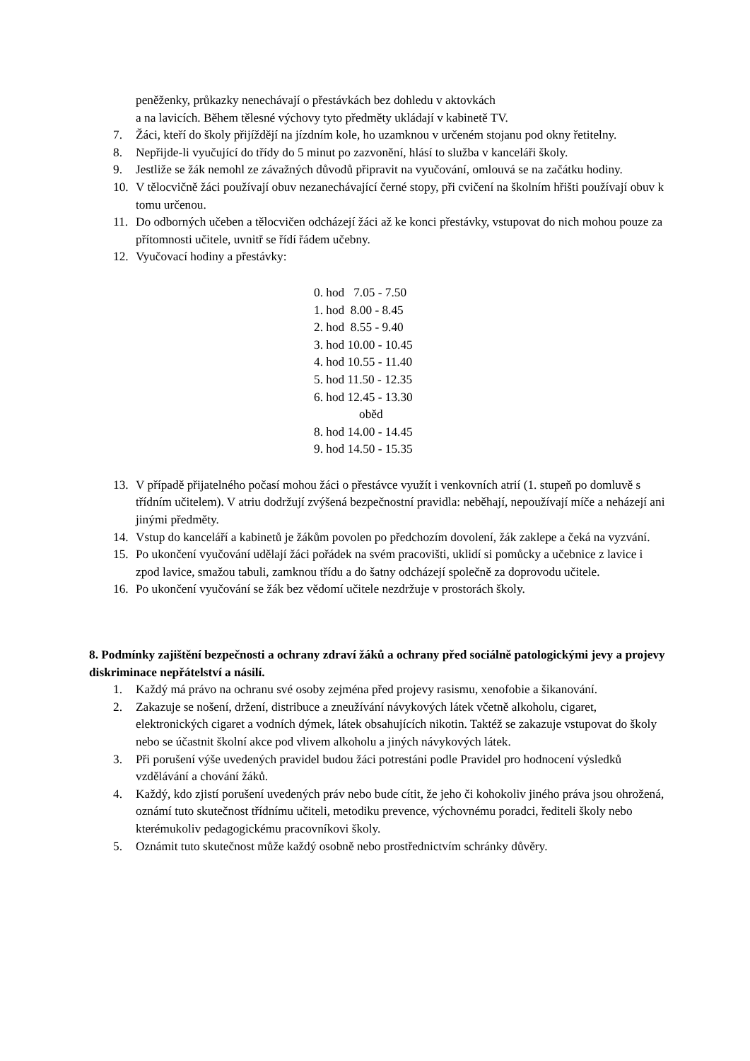peněženky, průkazky nenechávají o přestávkách bez dohledu v aktovkách
a na lavicích. Během tělesné výchovy tyto předměty ukládají v kabinetě TV.
7. Žáci, kteří do školy přijíždějí na jízdním kole, ho uzamknou v určeném stojanu pod okny řetitelny.
8. Nepřijde-li vyučující do třídy do 5 minut po zazvonění, hlásí to služba v kanceláři školy.
9. Jestliže se žák nemohl ze závažných důvodů připravit na vyučování, omlouvá se na začátku hodiny.
10. V tělocvičně žáci používají obuv nezanechávající černé stopy, při cvičení na školním hřišti používají obuv k tomu určenou.
11. Do odborných učeben a tělocvičen odcházejí žáci až ke konci přestávky, vstupovat do nich mohou pouze za přítomnosti učitele, uvnitř se řídí řádem učebny.
12. Vyučovací hodiny a přestávky:
0. hod 7.05 - 7.50
1. hod 8.00 - 8.45
2. hod 8.55 - 9.40
3. hod 10.00 - 10.45
4. hod 10.55 - 11.40
5. hod 11.50 - 12.35
6. hod 12.45 - 13.30
oběd
8. hod 14.00 - 14.45
9. hod 14.50 - 15.35
13. V případě přijatelného počasí mohou žáci o přestávce využít i venkovních atrií (1. stupeň po domluvě s třídním učitelem). V atriu dodržují zvýšená bezpečnostní pravidla: neběhají, nepoužívají míče a neházejí ani jinými předměty.
14. Vstup do kanceláří a kabinetů je žákům povolen po předchozím dovolení, žák zaklepe a čeká na vyzvání.
15. Po ukončení vyučování udělají žáci pořádek na svém pracovišti, uklidí si pomůcky a učebnice z lavice i zpod lavice, smažou tabuli, zamknou třídu a do šatny odcházejí společně za doprovodu učitele.
16. Po ukončení vyučování se žák bez vědomí učitele nezdržuje v prostorách školy.
8. Podmínky zajištění bezpečnosti a ochrany zdraví žáků a ochrany před sociálně patologickými jevy a projevy diskriminace nepřátelství a násilí.
1. Každý má právo na ochranu své osoby zejména před projevy rasismu, xenofobie a šikanování.
2. Zakazuje se nošení, držení, distribuce a zneužívání návykových látek včetně alkoholu, cigaret, elektronických cigaret a vodních dýmek, látek obsahujících nikotin. Taktéž se zakazuje vstupovat do školy nebo se účastnit školní akce pod vlivem alkoholu a jiných návykových látek.
3. Při porušení výše uvedených pravidel budou žáci potrestáni podle Pravidel pro hodnocení výsledků vzdělávání a chování žáků.
4. Každý, kdo zjistí porušení uvedených práv nebo bude cítit, že jeho či kohokoliv jiného práva jsou ohrožená, oznámí tuto skutečnost třídnímu učiteli, metodiku prevence, výchovnému poradci, řediteli školy nebo kterémukoliv pedagogickému pracovníkovi školy.
5. Oznámit tuto skutečnost může každý osobně nebo prostřednictvím schránky důvěry.